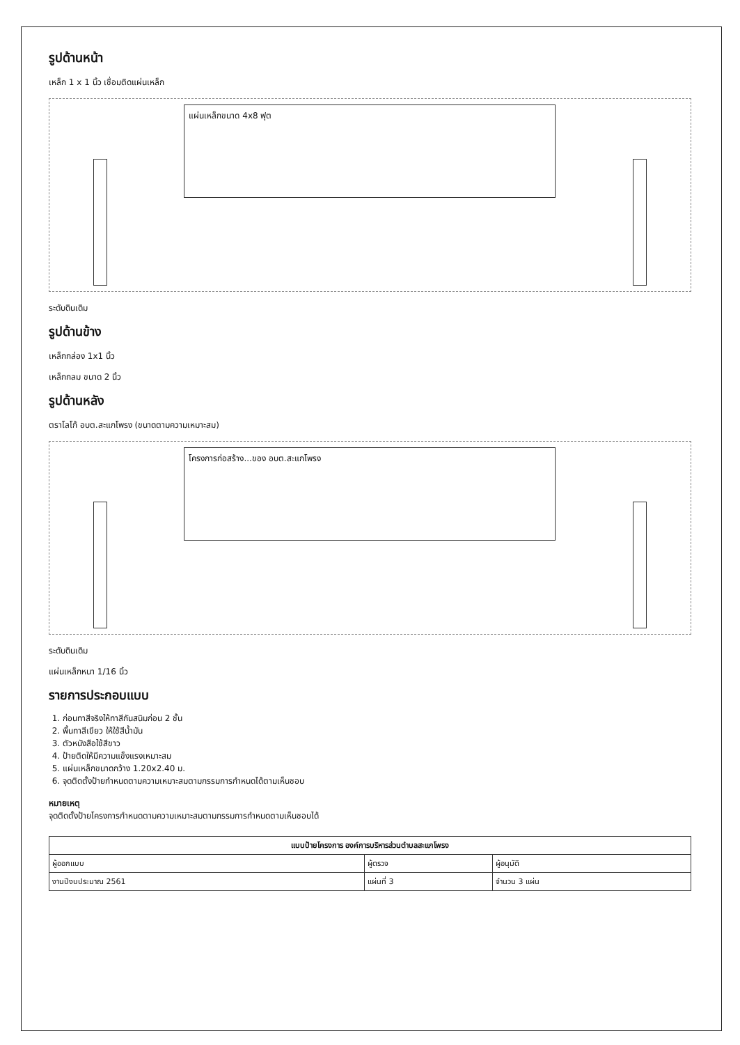รูปด้านหน้า
เหล็ก 1 x 1 นิ้ว เชื่อมติดแผ่นเหล็ก
แผ่นเหล็กขนาด 4x8 ฟุต
ระดับดินเดิม
รูปด้านข้าง
เหล็กกล่อง 1x1 นิ้ว
เหล็กกลม ขนาด 2 นิ้ว
รูปด้านหลัง
ตราโลโก้ อบต.สะแกโพรง (ขนาดตามความเหมาะสม)
โครงการก่อสร้าง...ของ อบต.สะแกโพรง
ระดับดินเดิม
แผ่นเหล็กหนา 1/16 นิ้ว
รายการประกอบแบบ
1. ก่อนทาสีจริงให้ทาสีกันสนิมก่อน 2 ชั้น
2. พื้นทาสีเขียว ให้ใช้สีน้ำมัน
3. ตัวหนังสือใช้สีขาว
4. ป้ายติดให้มีความแข็งแรงเหมาะสม
5. แผ่นเหล็กขนาดกว้าง 1.20x2.40 ม.
6. จุดติดตั้งป้ายกำหนดตามความเหมาะสมตามกรรมการกำหนดได้ตามเห็นชอบ
หมายเหตุ
จุดติดตั้งป้ายโครงการกำหนดตามความเหมาะสมตามกรรมการกำหนดตามเห็นชอบได้
| แบบป้ายโครงการ องค์การบริหารส่วนตำบลสะแกโพรง | | |
| --- | --- | --- |
| ผู้ออกแบบ | ผู้ตรวจ | ผู้อนุมัติ |
| งานปีงบประมาณ 2561 | แผ่นที่ 3 | จำนวน 3 แผ่น |